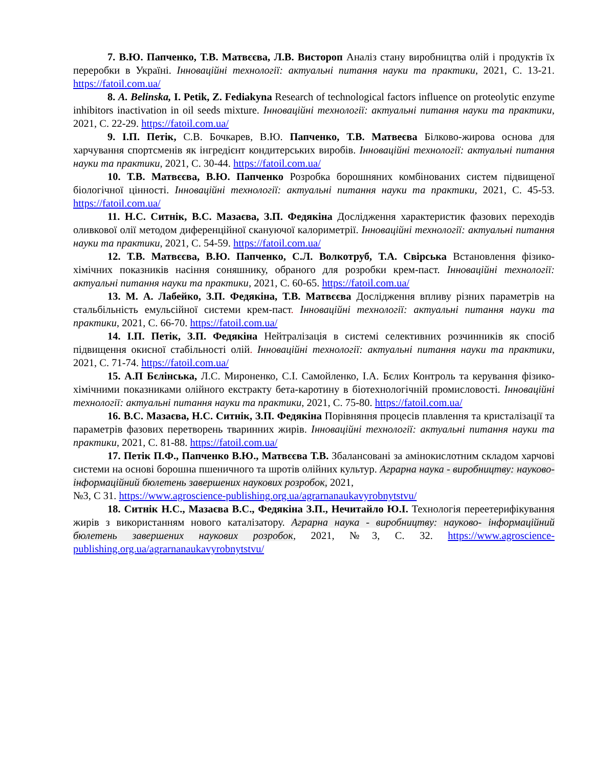7. В.Ю. Папченко, Т.В. Матвєєва, Л.В. Вистороп Аналіз стану виробництва олій і продуктів їх переробки в Україні. Інноваційні технології: актуальні питання науки та практики, 2021, С. 13-21. https://fatoil.com.ua/
8. A. Belinska, I. Petik, Z. Fediakyna Research of technological factors influence on proteolytic enzyme inhibitors inactivation in oil seeds mixture. Інноваційні технології: актуальні питання науки та практики, 2021, С. 22-29. https://fatoil.com.ua/
9. І.П. Петік, С.В. Бочкарев, В.Ю. Папченко, Т.В. Матвеєва Білково-жирова основа для харчування спортсменів як інгредієнт кондитерських виробів. Інноваційні технології: актуальні питання науки та практики, 2021, С. 30-44. https://fatoil.com.ua/
10. Т.В. Матвєєва, В.Ю. Папченко Розробка борошняних комбінованих систем підвищеної біологічної цінності. Інноваційні технології: актуальні питання науки та практики, 2021, С. 45-53. https://fatoil.com.ua/
11. Н.С. Ситнік, В.С. Мазаєва, З.П. Федякіна Дослідження характеристик фазових переходів оливкової олії методом диференційної скануючої калориметрії. Інноваційні технології: актуальні питання науки та практики, 2021, С. 54-59. https://fatoil.com.ua/
12. Т.В. Матвєєва, В.Ю. Папченко, С.Л. Волкотруб, Т.А. Свірська Встановлення фізико-хімічних показників насіння соняшнику, обраного для розробки крем-паст. Інноваційні технології: актуальні питання науки та практики, 2021, С. 60-65. https://fatoil.com.ua/
13. М. А. Лабейко, З.П. Федякіна, Т.В. Матвєєва Дослідження впливу різних параметрів на стальбільність емульсійної системи крем-паст. Інноваційні технології: актуальні питання науки та практики, 2021, С. 66-70. https://fatoil.com.ua/
14. І.П. Петік, З.П. Федякіна Нейтралізація в системі селективних розчинників як спосіб підвищення окисної стабільності олій. Інноваційні технології: актуальні питання науки та практики, 2021, С. 71-74. https://fatoil.com.ua/
15. А.П Бєлінська, Л.С. Мироненко, С.І. Самойленко, І.А. Бєлих Контроль та керування фізико-хімічними показниками олійного екстракту бета-каротину в біотехнологічній промисловості. Інноваційні технології: актуальні питання науки та практики, 2021, С. 75-80. https://fatoil.com.ua/
16. В.С. Мазаєва, Н.С. Ситнік, З.П. Федякіна Порівняння процесів плавлення та кристалізації та параметрів фазових перетворень тваринних жирів. Інноваційні технології: актуальні питання науки та практики, 2021, С. 81-88. https://fatoil.com.ua/
17. Петік П.Ф., Папченко В.Ю., Матвєєва Т.В. Збалансовані за амінокислотним складом харчові системи на основі борошна пшеничного та шротів олійних культур. Аграрна наука - виробництву: науково- інформаційний бюлетень завершених наукових розробок, 2021,
№3, С 31. https://www.agroscience-publishing.org.ua/agrarnanaukavyrobnytstvu/
18. Ситнік Н.С., Мазаєва В.С., Федякіна З.П., Нечитайло Ю.І. Технологія переетерифікування жирів з використанням нового каталізатору. Аграрна наука - виробництву: науково- інформаційний бюлетень завершених наукових розробок, 2021, №3, С. 32. https://www.agroscience-publishing.org.ua/agrarnanaukavyrobnytstvu/